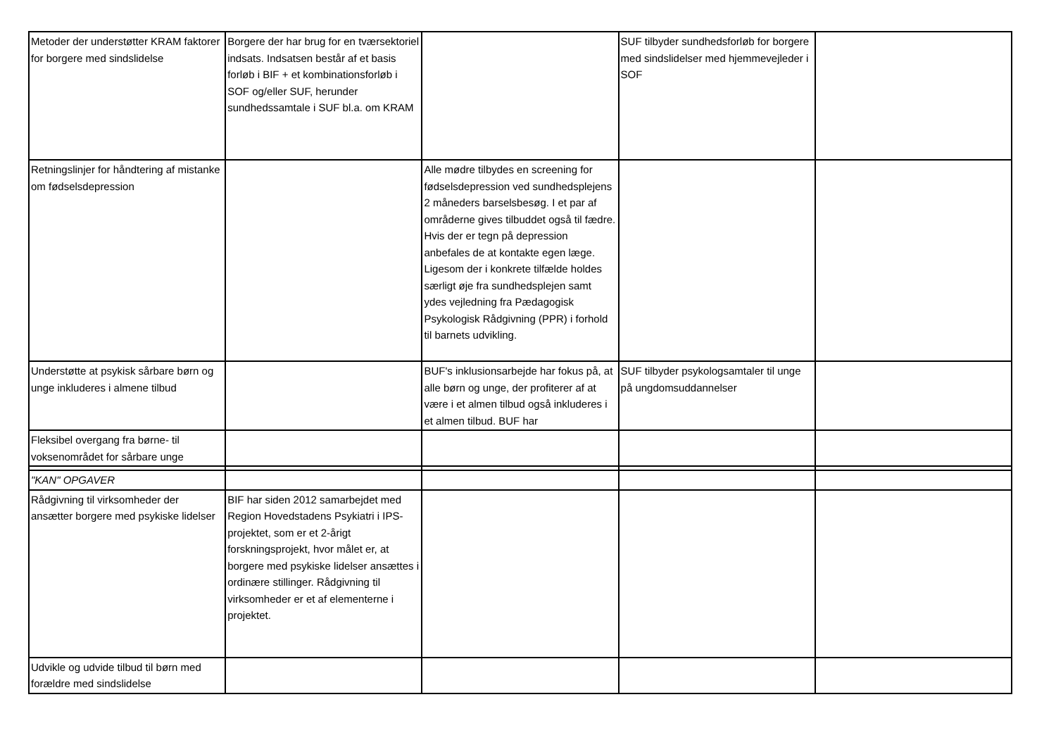| Metoder der understøtter KRAM faktorer for borgere med sindslidelse | Borgere der har brug for en tværsektoriel indsats. Indsatsen består af et basis forløb i BIF + et kombinationsforløb i SOF og/eller SUF, herunder sundhedssamtale i SUF bl.a. om KRAM | | SUF tilbyder sundhedsforløb for borgere med sindslidelser med hjemmevejleder i SOF | |
| Retningslinjer for håndtering af mistanke om fødselsdepression | | Alle mødre tilbydes en screening for fødselsdepression ved sundhedsplejens 2 måneders barselsbesøg. I et par af områderne gives tilbuddet også til fædre. Hvis der er tegn på depression anbefales de at kontakte egen læge. Ligesom der i konkrete tilfælde holdes særligt øje fra sundhedsplejen samt ydes vejledning fra Pædagogisk Psykologisk Rådgivning (PPR) i forhold til barnets udvikling. | | |
| Understøtte at psykisk sårbare børn og unge inkluderes i almene tilbud | | BUF's inklusionsarbejde har fokus på, at alle børn og unge, der profiterer af at være i et almen tilbud også inkluderes i et almen tilbud. BUF har | SUF tilbyder psykologsamtaler til unge på ungdomsuddannelser | |
| Fleksibel overgang fra børne- til voksenområdet for sårbare unge | | | | |
| "KAN" OPGAVER | | | | |
| Rådgivning til virksomheder der ansætter borgere med psykiske lidelser | BIF har siden 2012 samarbejdet med Region Hovedstadens Psykiatri i IPS-projektet, som er et 2-årigt forskningsprojekt, hvor målet er, at borgere med psykiske lidelser ansættes i ordinære stillinger. Rådgivning til virksomheder er et af elementerne i projektet. | | | |
| Udvikle og udvide tilbud til børn med forældre med sindslidelse | | | | |